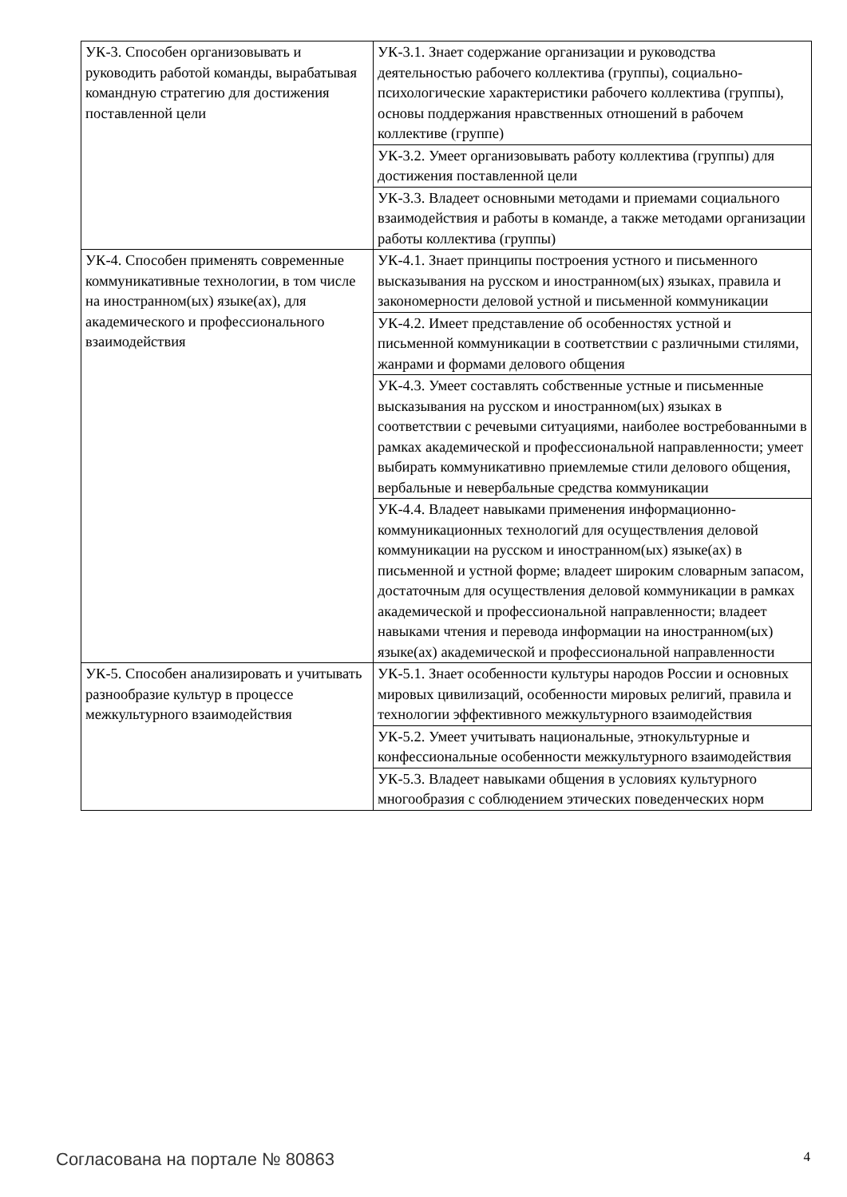| УК-3. Способен организовывать и руководить работой команды, вырабатывая командную стратегию для достижения поставленной цели | УК-3.1. Знает содержание организации и руководства деятельностью рабочего коллектива (группы), социально-психологические характеристики рабочего коллектива (группы), основы поддержания нравственных отношений в рабочем коллективе (группе) |
| | УК-3.2. Умеет организовывать работу коллектива (группы) для достижения поставленной цели |
| | УК-3.3. Владеет основными методами и приемами социального взаимодействия и работы в команде, а также методами организации работы коллектива (группы) |
| УК-4. Способен применять современные коммуникативные технологии, в том числе на иностранном(ых) языке(ах), для академического и профессионального взаимодействия | УК-4.1. Знает принципы построения устного и письменного высказывания на русском и иностранном(ых) языках, правила и закономерности деловой устной и письменной коммуникации |
| | УК-4.2. Имеет представление об особенностях устной и письменной коммуникации в соответствии с различными стилями, жанрами и формами делового общения |
| | УК-4.3. Умеет составлять собственные устные и письменные высказывания на русском и иностранном(ых) языках в соответствии с речевыми ситуациями, наиболее востребованными в рамках академической и профессиональной направленности; умеет выбирать коммуникативно приемлемые стили делового общения, вербальные и невербальные средства коммуникации |
| | УК-4.4. Владеет навыками применения информационно-коммуникационных технологий для осуществления деловой коммуникации на русском и иностранном(ых) языке(ах) в письменной и устной форме; владеет широким словарным запасом, достаточным для осуществления деловой коммуникации в рамках академической и профессиональной направленности; владеет навыками чтения и перевода информации на иностранном(ых) языке(ах) академической и профессиональной направленности |
| УК-5. Способен анализировать и учитывать разнообразие культур в процессе межкультурного взаимодействия | УК-5.1. Знает особенности культуры народов России и основных мировых цивилизаций, особенности мировых религий, правила и технологии эффективного межкультурного взаимодействия |
| | УК-5.2. Умеет учитывать национальные, этнокультурные и конфессиональные особенности межкультурного взаимодействия |
| | УК-5.3. Владеет навыками общения в условиях культурного многообразия с соблюдением этических поведенческих норм |
Согласована на портале № 80863 4